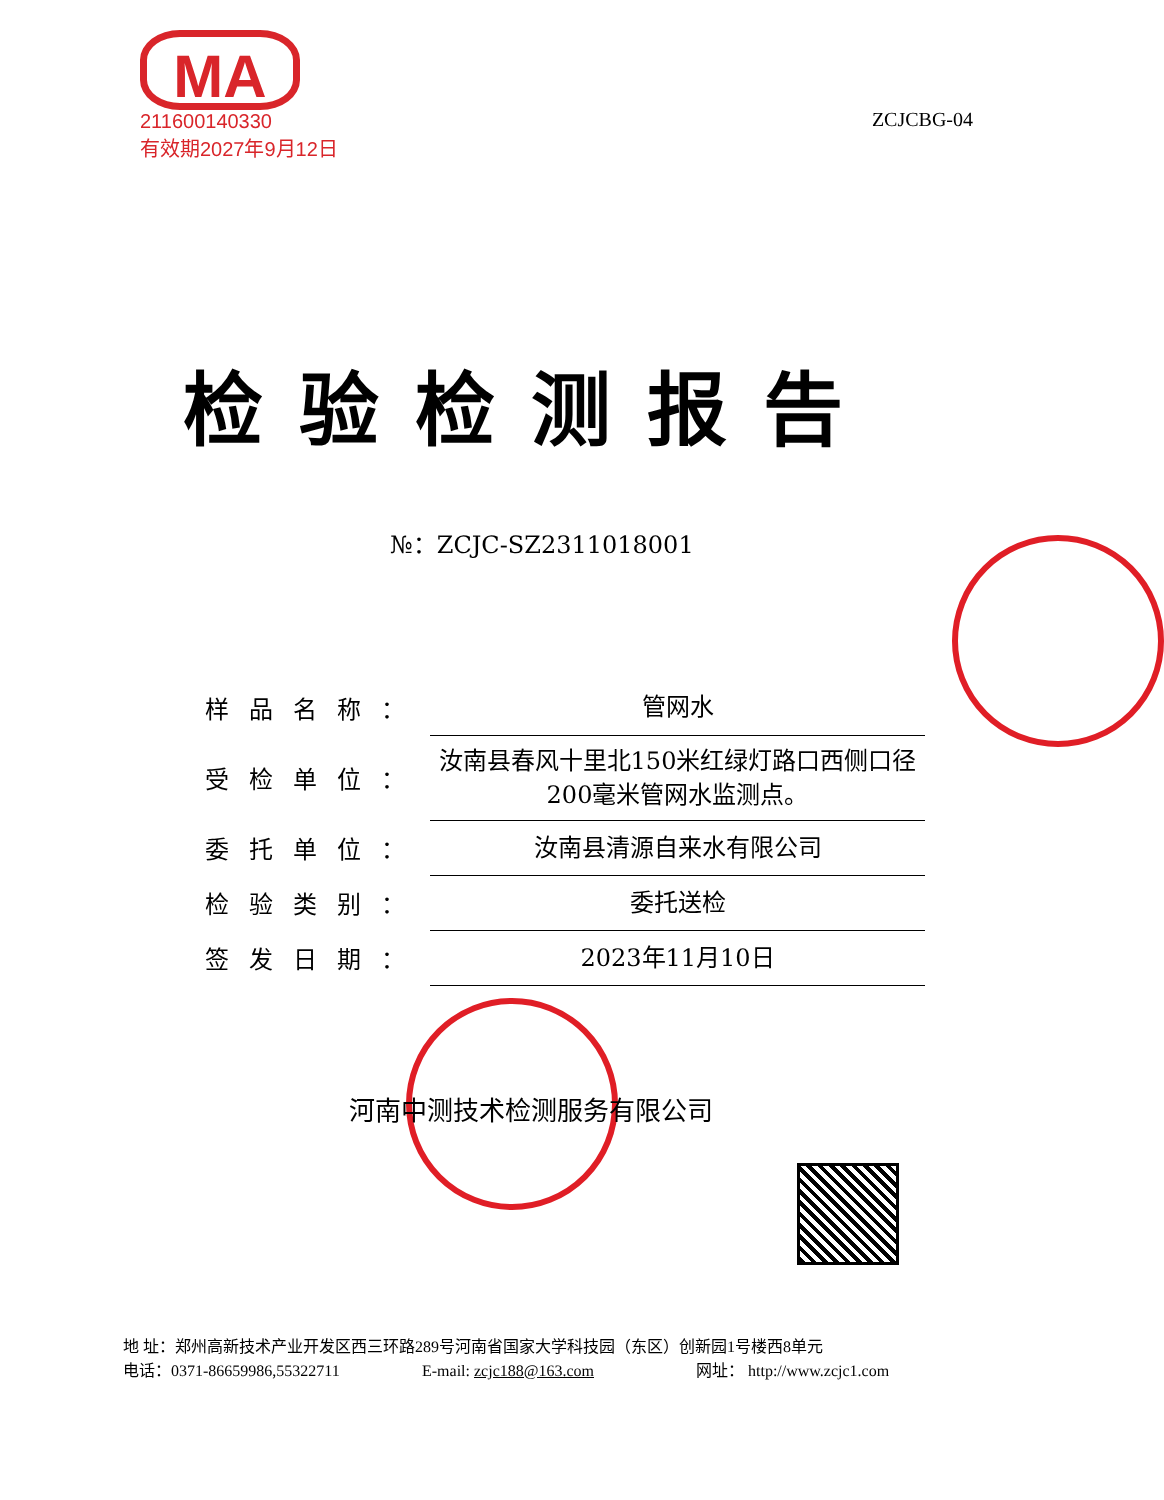MA
211600140330
有效期2027年9月12日
ZCJCBG-04
检验检测报告
№：ZCJC-SZ2311018001
| 样品名称： | 管网水 |
| 受检单位： | 汝南县春风十里北150米红绿灯路口西侧口径200毫米管网水监测点。 |
| 委托单位： | 汝南县清源自来水有限公司 |
| 检验类别： | 委托送检 |
| 签发日期： | 2023年11月10日 |
河南中测技术检测服务有限公司
地 址：郑州高新技术产业开发区西三环路289号河南省国家大学科技园（东区）创新园1号楼西8单元
电话：0371-86659986,55322711 E-mail: zcjc188@163.com 网址： http://www.zcjc1.com